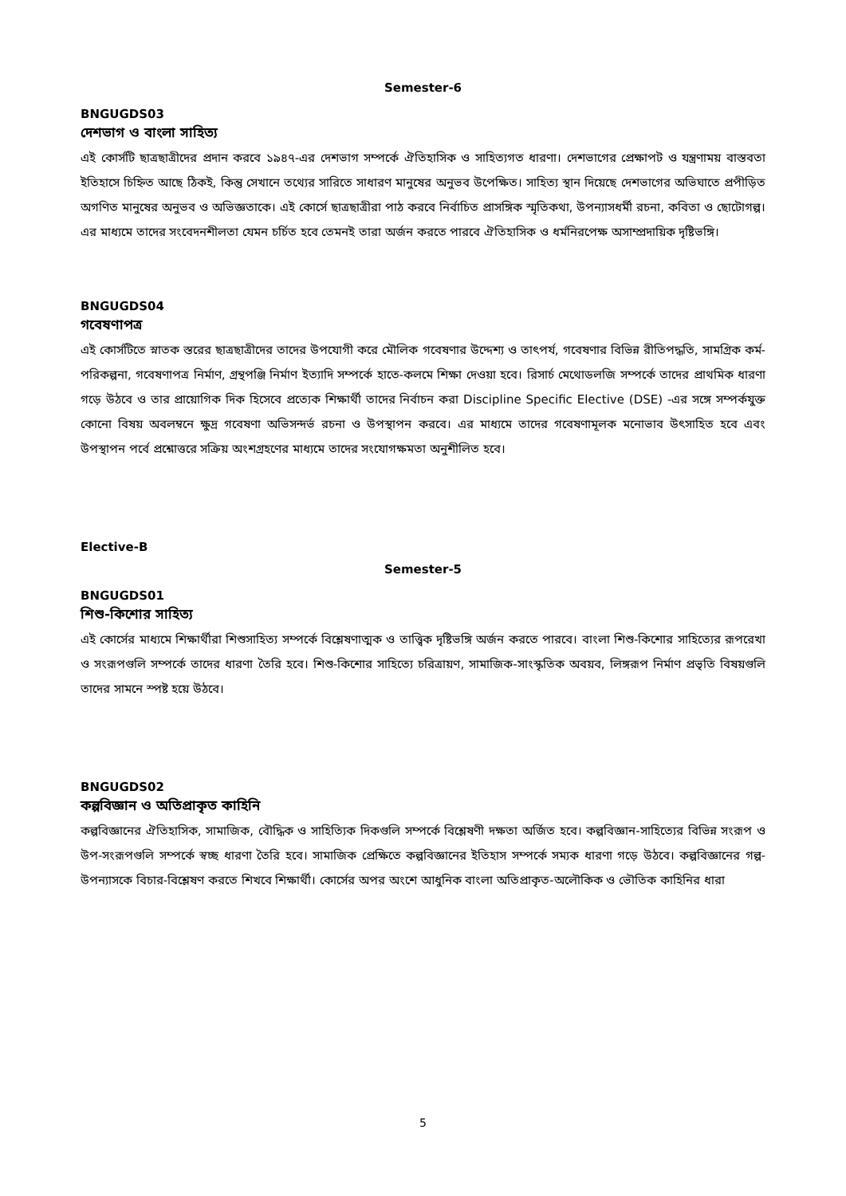Semester-6
BNGUGDS03
দেশভাগ ও বাংলা সাহিত্য
এই কোর্সটি ছাত্রছাত্রীদের প্রদান করবে ১৯৪৭-এর দেশভাগ সম্পর্কে ঐতিহাসিক ও সাহিত্যগত ধারণা। দেশভাগের প্রেক্ষাপট ও যন্ত্রণাময় বাস্তবতা ইতিহাসে চিহ্নিত আছে ঠিকই, কিন্তু সেখানে তথ্যের সারিতে সাধারণ মানুষের অনুভব উপেক্ষিত। সাহিত্য স্থান দিয়েছে দেশভাগের অভিঘাতে প্রপীড়িত অগণিত মানুষের অনুভব ও অভিজ্ঞতাকে। এই কোর্সে ছাত্রছাত্রীরা পাঠ করবে নির্বাচিত প্রাসঙ্গিক স্মৃতিকথা, উপন্যাসধর্মী রচনা, কবিতা ও ছোটোগল্প। এর মাধ্যমে তাদের সংবেদনশীলতা যেমন চর্চিত হবে তেমনই তারা অর্জন করতে পারবে ঐতিহাসিক ও ধর্মনিরপেক্ষ অসাম্প্রদায়িক দৃষ্টিভঙ্গি।
BNGUGDS04
গবেষণাপত্র
এই কোর্সটিতে স্নাতক স্তরের ছাত্রছাত্রীদের তাদের উপযোগী করে মৌলিক গবেষণার উদ্দেশ্য ও তাৎপর্য, গবেষণার বিভিন্ন রীতিপদ্ধতি, সামগ্রিক কর্ম-পরিকল্পনা, গবেষণাপত্র নির্মাণ, গ্রন্থপঞ্জি নির্মাণ ইত্যাদি সম্পর্কে হাতে-কলমে শিক্ষা দেওয়া হবে। রিসার্চ মেথোডলজি সম্পর্কে তাদের প্রাথমিক ধারণা গড়ে উঠবে ও তার প্রায়োগিক দিক হিসেবে প্রত্যেক শিক্ষার্থী তাদের নির্বাচন করা Discipline Specific Elective (DSE) -এর সঙ্গে সম্পর্কযুক্ত কোনো বিষয় অবলম্বনে ক্ষুদ্র গবেষণা অভিসন্দর্ভ রচনা ও উপস্থাপন করবে। এর মাধ্যমে তাদের গবেষণামূলক মনোভাব উৎসাহিত হবে এবং উপস্থাপন পর্বে প্রশ্নোত্তরে সক্রিয় অংশগ্রহণের মাধ্যমে তাদের সংযোগক্ষমতা অনুশীলিত হবে।
Elective-B
Semester-5
BNGUGDS01
শিশু-কিশোর সাহিত্য
এই কোর্সের মাধ্যমে শিক্ষার্থীরা শিশুসাহিত্য সম্পর্কে বিশ্লেষণাত্মক ও তাত্ত্বিক দৃষ্টিভঙ্গি অর্জন করতে পারবে। বাংলা শিশু-কিশোর সাহিত্যের রূপরেখা ও সংরূপগুলি সম্পর্কে তাদের ধারণা তৈরি হবে। শিশু-কিশোর সাহিত্যে চরিত্রায়ণ, সামাজিক-সাংস্কৃতিক অবয়ব, লিঙ্গরূপ নির্মাণ প্রভৃতি বিষয়গুলি তাদের সামনে স্পষ্ট হয়ে উঠবে।
BNGUGDS02
কল্পবিজ্ঞান ও অতিপ্রাকৃত কাহিনি
কল্পবিজ্ঞানের ঐতিহাসিক, সামাজিক, বৌদ্ধিক ও সাহিত্যিক দিকগুলি সম্পর্কে বিশ্লেষণী দক্ষতা অর্জিত হবে। কল্পবিজ্ঞান-সাহিত্যের বিভিন্ন সংরূপ ও উপ-সংরূপগুলি সম্পর্কে স্বচ্ছ ধারণা তৈরি হবে। সামাজিক প্রেক্ষিতে কল্পবিজ্ঞানের ইতিহাস সম্পর্কে সম্যক ধারণা গড়ে উঠবে। কল্পবিজ্ঞানের গল্প-উপন্যাসকে বিচার-বিশ্লেষণ করতে শিখবে শিক্ষার্থী। কোর্সের অপর অংশে আধুনিক বাংলা অতিপ্রাকৃত-অলৌকিক ও ভৌতিক কাহিনির ধারা
5